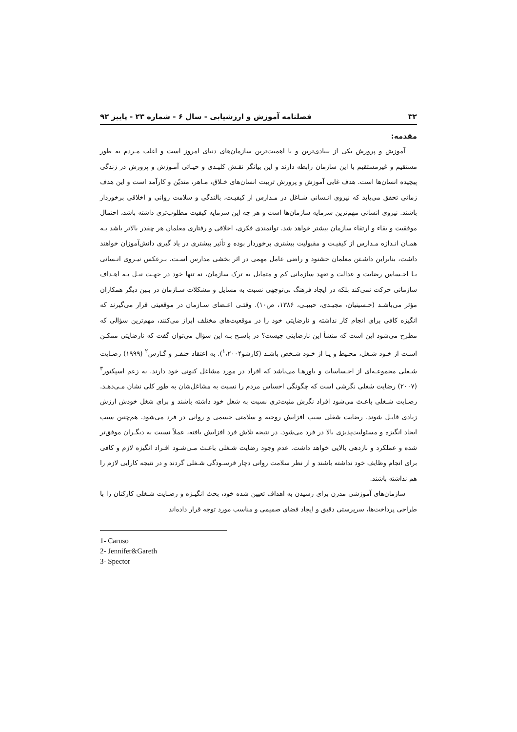۳۲ فصلنامه آموزش و ارزشیابی - سال ۶ - شماره ۲۳ - پاییز ۹۲
مقدمه:
آموزش و پرورش یکی از بنیادی‌ترین و با اهمیت‌ترین سازمان‌های دنیای امروز است و اغلب مـردم به طور مستقیم و غیرمستقیم با این سازمان رابطه دارند و این بیانگر نقـش کلیـدی و حیـاتی آمـوزش و پرورش در زندگی پیچیده انسان‌ها است. هدف غایی آموزش و پرورش تربیت انسان‌های خـلاق، مـاهر، متدیّن و کارآمد است و این هدف زمانی تحقق می‌یابد که نیروی انـسانی شـاغل در مـدارس از کیفیـت، بالندگی و سلامت روانی و اخلاقی برخوردار باشند. نیروی انسانی مهم‌ترین سرمایه سازمان‌ها است و هر چه این سرمایه کیفیت مطلوب‌تری داشته باشد، احتمال موفقیت و بقاء و ارتقاء سازمان بیشتر خواهد شد. توانمندی فکری، اخلاقی و رفتاری معلمان هر چقدر بالاتر باشد بـه همـان انـدازه مـدارس از کیفیـت و مقبولیت بیشتری برخوردار بوده و تأثیر بیشتری در یاد گیری دانش‌آموزان خواهند داشت، بنابراین داشـتن معلمان خشنود و راضی عامل مهمی در اثر بخشی مدارس اسـت. بـرعکس نیـروی انـسانی بـا احـساس رضایت و عدالت و تعهد سازمانی کم و متمایل به ترک سازمان، نه تنها خود در جهـت نیـل بـه اهـداف سازمانی حرکت نمی‌کند بلکه در ایجاد فرهنگ بی‌توجهی نسبت به مسایل و مشکلات سـازمان در بـین دیگر همکاران مؤثر می‌باشـد (حـسینیان، مجیـدی، حبیبـی، ۱۳۸۶، ص۱۰). وقتـی اعـضای سـازمان در موقعیتی قرار می‌گیرند که انگیزه کافی برای انجام کار نداشته و نارضایتی خود را در موقعیت‌های مختلف ابراز می‌کنند، مهم‌ترین سؤالی که مطرح می‌شود این است که منشأ این نارضایتی چیست؟ در پاسـخ بـه این سؤال می‌توان گفت که نارضایتی ممکـن اسـت از خـود شـغل، محـیط و یـا از خـود شـخص باشـد (کارشو<sup>۱</sup>،۲۰۰۴). به اعتقاد جنفـر و گـارس<sup>۲</sup> (۱۹۹۹) رضـایت شـغلی مجموعـه‌ای از احـساسات و باورهـا می‌باشد که افراد در مورد مشاغل کنونی خود دارند. به زعم اسپکتور<sup>۳</sup> (۲۰۰۷) رضایت شغلی نگرشی است که چگونگی احساس مردم را نسبت به مشاغل‌شان به طور کلی نشان مـی‌دهـد. رضـایت شـغلی باعـث می‌شود افراد نگرش مثبت‌تری نسبت به شغل خود داشته باشند و برای شغل خودش ارزش زیادی قایـل شوند. رضایت شغلی سبب افزایش روحیه و سلامتی جسمی و روانی در فرد می‌شود. هم‌چنین سبب ایجاد انگیزه و مسئولیت‌پذیزی بالا در فرد می‌شود. در نتیجه تلاش فرد افزایش یافته، عملاً نسبت به دیگـران موفق‌تر شده و عملکرد و بازدهی بالایی خواهد داشت. عدم وجود رضایت شـغلی باعـث مـی‌شـود افـراد انگیزه لازم و کافی برای انجام وظایف خود نداشته باشند و از نظر سلامت روانی دچار فرسـودگی شـغلی گردند و در نتیجه کارایی لازم را هم نداشته باشند.
سازمان‌های آموزشی مدرن برای رسیدن به اهداف تعیین شده خود، بحث انگیـزه و رضـایت شـغلی کارکنان را با طراحی پرداخت‌ها، سرپرستی دقیق و ایجاد فضای صمیمی و مناسب مورد توجه قرار داده‌اند
1- Caruso
2- Jennifer&Gareth
3- Spector